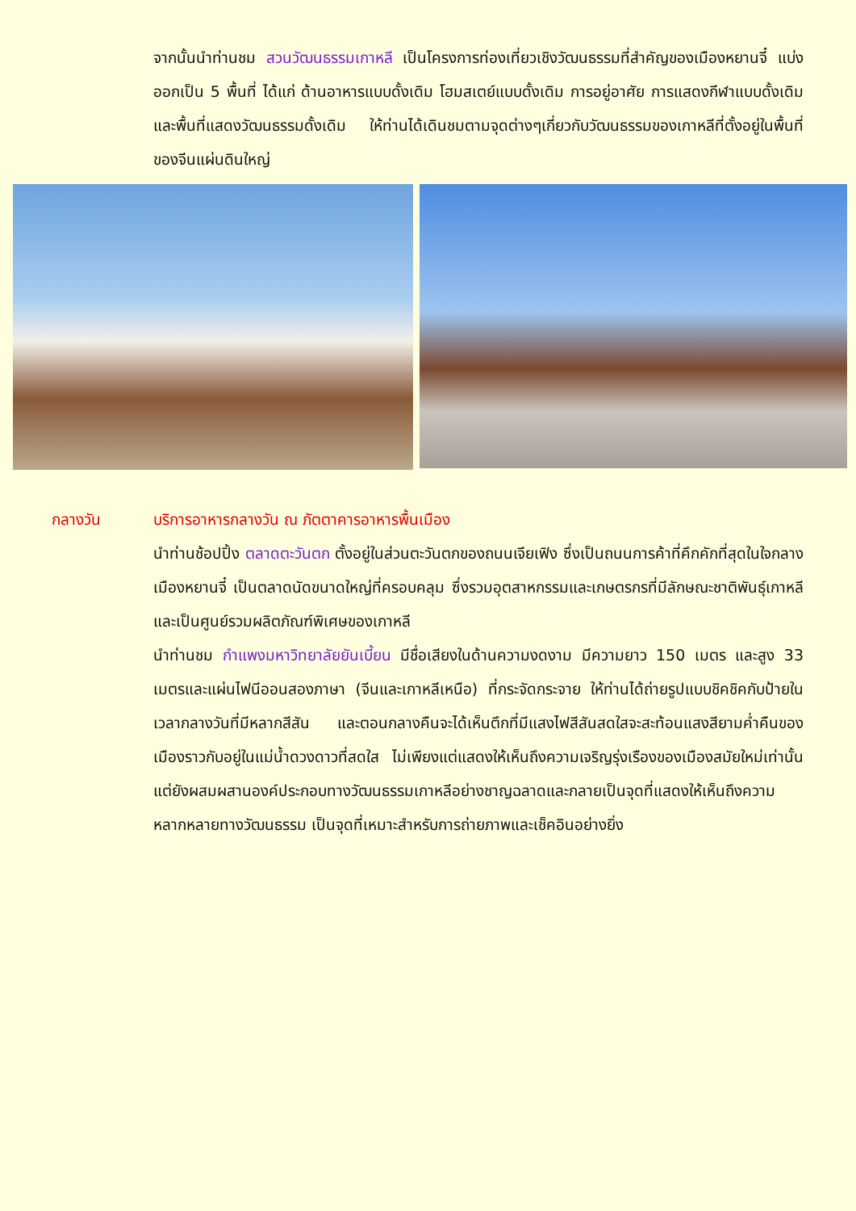จากนั้นนำท่านชม สวนวัฒนธรรมเกาหลี เป็นโครงการท่องเที่ยวเชิงวัฒนธรรมที่สำคัญของเมืองหยานจี๋ แบ่งออกเป็น 5 พื้นที่ ได้แก่ ด้านอาหารแบบดั้งเดิม โฮมสเตย์แบบดั้งเดิม การอยู่อาศัย การแสดงกีฬาแบบดั้งเดิมและพื้นที่แสดงวัฒนธรรมดั้งเดิม ให้ท่านได้เดินชมตามจุดต่างๆเกี่ยวกับวัฒนธรรมของเกาหลีที่ตั้งอยู่ในพื้นที่ของจีนแผ่นดินใหญ่
กลางวัน บริการอาหารกลางวัน ณ ภัตตาคารอาหารพื้นเมือง
นำท่านช้อปปิ้ง ตลาดตะวันตก ตั้งอยู่ในส่วนตะวันตกของถนนเจียเฟิง ซึ่งเป็นถนนการค้าที่คึกคักที่สุดในใจกลางเมืองหยานจี๋ เป็นตลาดนัดขนาดใหญ่ที่ครอบคลุม ซึ่งรวมอุตสาหกรรมและเกษตรกรที่มีลักษณะชาติพันธุ์เกาหลีและเป็นศูนย์รวมผลิตภัณฑ์พิเศษของเกาหลี
นำท่านชม กำแพงมหาวิทยาลัยยันเบี้ยน มีชื่อเสียงในด้านความงดงาม มีความยาว 150 เมตร และสูง 33 เมตรและแผ่นไฟนีออนสองภาษา (จีนและเกาหลีเหนือ) ที่กระจัดกระจาย ให้ท่านได้ถ่ายรูปแบบชิคชิคกับป้ายในเวลากลางวันที่มีหลากสีสัน และตอนกลางคืนจะได้เห็นตึกที่มีแสงไฟสีสันสดใสจะสะท้อนแสงสียามค่ำคืนของเมืองราวกับอยู่ในแม่น้ำดวงดาวที่สดใส ไม่เพียงแต่แสดงให้เห็นถึงความเจริญรุ่งเรืองของเมืองสมัยใหม่เท่านั้น แต่ยังผสมผสานองค์ประกอบทางวัฒนธรรมเกาหลีอย่างชาญฉลาดและกลายเป็นจุดที่แสดงให้เห็นถึงความหลากหลายทางวัฒนธรรม เป็นจุดที่เหมาะสำหรับการถ่ายภาพและเช็คอินอย่างยิ่ง